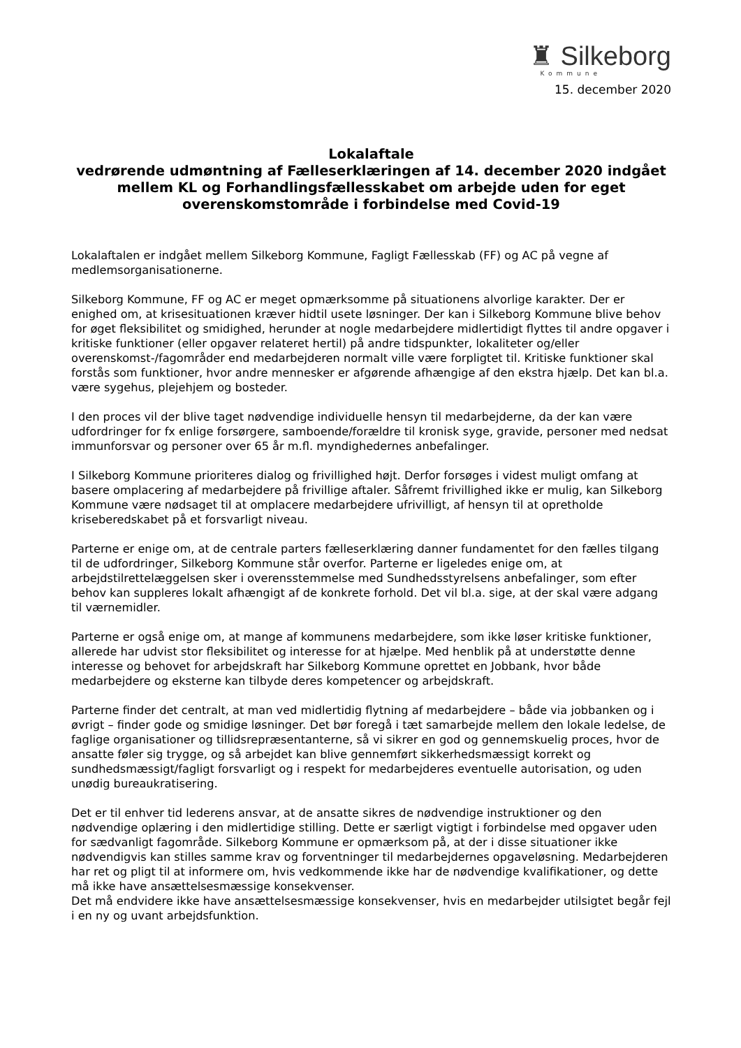♜ Silkeborg
Kommune
15. december 2020
Lokalaftale
vedrørende udmøntning af Fælleserklæringen af 14. december 2020 indgået mellem KL og Forhandlingsfællesskabet om arbejde uden for eget overenskomstområde i forbindelse med Covid-19
Lokalaftalen er indgået mellem Silkeborg Kommune, Fagligt Fællesskab (FF) og AC på vegne af medlemsorganisationerne.
Silkeborg Kommune, FF og AC er meget opmærksomme på situationens alvorlige karakter. Der er enighed om, at krisesituationen kræver hidtil usete løsninger. Der kan i Silkeborg Kommune blive behov for øget fleksibilitet og smidighed, herunder at nogle medarbejdere midlertidigt flyttes til andre opgaver i kritiske funktioner (eller opgaver relateret hertil) på andre tidspunkter, lokaliteter og/eller overenskomst-/fagområder end medarbejderen normalt ville være forpligtet til. Kritiske funktioner skal forstås som funktioner, hvor andre mennesker er afgørende afhængige af den ekstra hjælp. Det kan bl.a. være sygehus, plejehjem og bosteder.
I den proces vil der blive taget nødvendige individuelle hensyn til medarbejderne, da der kan være udfordringer for fx enlige forsørgere, samboende/forældre til kronisk syge, gravide, personer med nedsat immunforsvar og personer over 65 år m.fl. myndighedernes anbefalinger.
I Silkeborg Kommune prioriteres dialog og frivillighed højt. Derfor forsøges i videst muligt omfang at basere omplacering af medarbejdere på frivillige aftaler. Såfremt frivillighed ikke er mulig, kan Silkeborg Kommune være nødsaget til at omplacere medarbejdere ufrivilligt, af hensyn til at opretholde kriseberedskabet på et forsvarligt niveau.
Parterne er enige om, at de centrale parters fælleserklæring danner fundamentet for den fælles tilgang til de udfordringer, Silkeborg Kommune står overfor. Parterne er ligeledes enige om, at arbejdstilrettelæggelsen sker i overensstemmelse med Sundhedsstyrelsens anbefalinger, som efter behov kan suppleres lokalt afhængigt af de konkrete forhold. Det vil bl.a. sige, at der skal være adgang til værnemidler.
Parterne er også enige om, at mange af kommunens medarbejdere, som ikke løser kritiske funktioner, allerede har udvist stor fleksibilitet og interesse for at hjælpe. Med henblik på at understøtte denne interesse og behovet for arbejdskraft har Silkeborg Kommune oprettet en Jobbank, hvor både medarbejdere og eksterne kan tilbyde deres kompetencer og arbejdskraft.
Parterne finder det centralt, at man ved midlertidig flytning af medarbejdere – både via jobbanken og i øvrigt – finder gode og smidige løsninger. Det bør foregå i tæt samarbejde mellem den lokale ledelse, de faglige organisationer og tillidsrepræsentanterne, så vi sikrer en god og gennemskuelig proces, hvor de ansatte føler sig trygge, og så arbejdet kan blive gennemført sikkerhedsmæssigt korrekt og sundhedsmæssigt/fagligt forsvarligt og i respekt for medarbejderes eventuelle autorisation, og uden unødig bureaukratisering.
Det er til enhver tid lederens ansvar, at de ansatte sikres de nødvendige instruktioner og den nødvendige oplæring i den midlertidige stilling. Dette er særligt vigtigt i forbindelse med opgaver uden for sædvanligt fagområde. Silkeborg Kommune er opmærksom på, at der i disse situationer ikke nødvendigvis kan stilles samme krav og forventninger til medarbejdernes opgaveløsning. Medarbejderen har ret og pligt til at informere om, hvis vedkommende ikke har de nødvendige kvalifikationer, og dette må ikke have ansættelsesmæssige konsekvenser.
Det må endvidere ikke have ansættelsesmæssige konsekvenser, hvis en medarbejder utilsigtet begår fejl i en ny og uvant arbejdsfunktion.